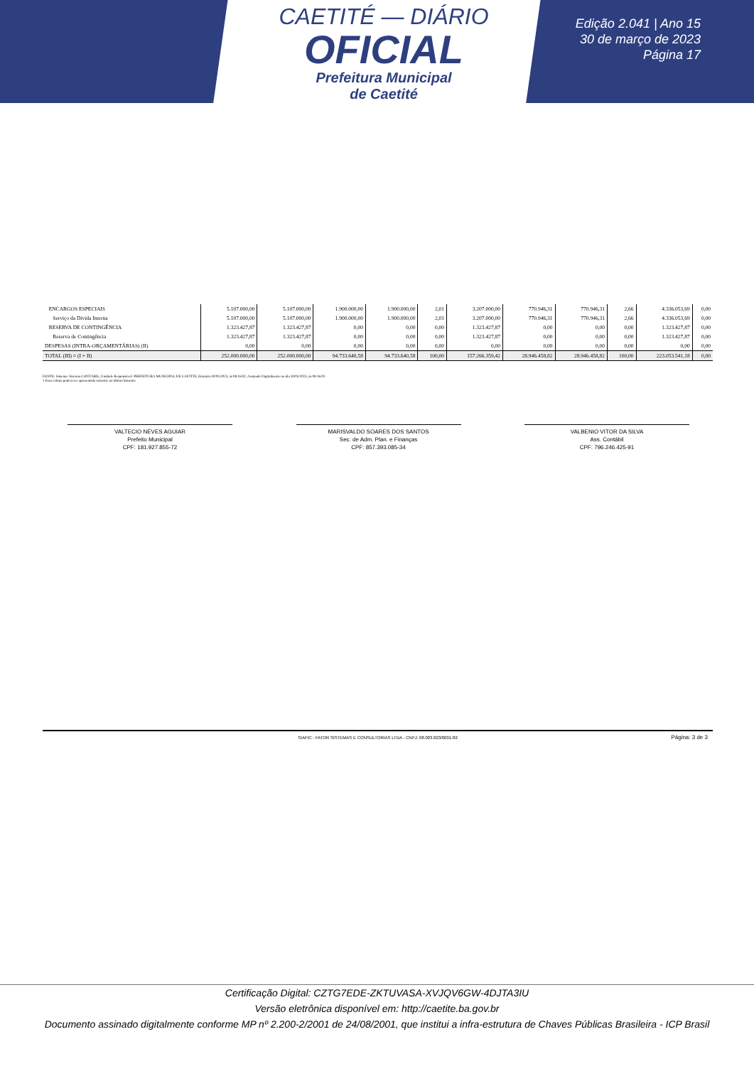CAETITÉ — DIÁRIO
OFICIAL
Prefeitura Municipal
de Caetité
Edição 2.041 | Ano 15
30 de março de 2023
Página 17
| ENCARGOS ESPECIAIS | 5.107.000,00 | 5.107.000,00 | 1.900.000,00 | 1.900.000,00 | 2,01 | 3.207.000,00 | 770.946,31 | 770.946,31 | 2,66 | 4.336.053,69 | 0,00 |
| Serviço da Divida Interna | 5.107.000,00 | 5.107.000,00 | 1.900.000,00 | 1.900.000,00 | 2,01 | 3.207.000,00 | 770.946,31 | 770.946,31 | 2,66 | 4.336.053,69 | 0,00 |
| RESERVA DE CONTINGÊNCIA | 1.323.427,87 | 1.323.427,87 | 0,00 | 0,00 | 0,00 | 1.323.427,87 | 0,00 | 0,00 | 0,00 | 1.323.427,87 | 0,00 |
| Reserva de Contingência | 1.323.427,87 | 1.323.427,87 | 0,00 | 0,00 | 0,00 | 1.323.427,87 | 0,00 | 0,00 | 0,00 | 1.323.427,87 | 0,00 |
| DESPESAS (INTRA-ORÇAMENTÁRIAS) (II) | 0,00 | 0,00 | 0,00 | 0,00 | 0,00 | 0,00 | 0,00 | 0,00 | 0,00 | 0,00 | 0,00 |
| TOTAL (III) = (I + II) | 252.000.000,00 | 252.000.000,00 | 94.733.640,58 | 94.733.640,58 | 100,00 | 157.266.359,42 | 28.946.458,82 | 28.946.458,82 | 100,00 | 223.053.541,18 | 0,00 |
FONTE: Sistema: Sistema CONTÁBIL, Unidade Responsável: PREFEITURA MUNICIPAL DE CAETITE, Emissão:30/03/2023, às 08:16:02, Assinado Digitalmente no dia 30/03/2023, às 08:16:02.
1 Essa coluna poderá ser apresentada somente no último bimestre
VALTECIO NEVES AGUIAR
Prefeito Municipal
CPF: 181.927.855-72
MARISVALDO SOARES DOS SANTOS
Sec. de Adm. Plan. e Finanças
CPF: 857.393.085-34
VALBENIO VITOR DA SILVA
Ass. Contábil
CPF: 796.246.425-91
SIAFIC - FATOR SISTEMAS E CONSULTORIAS LTDA - CNPJ: 08.003.823/0001-82
Página: 3 de 3
Certificação Digital: CZTG7EDE-ZKTUVASA-XVJQV6GW-4DJTA3IU
Versão eletrônica disponível em: http://caetite.ba.gov.br
Documento assinado digitalmente conforme MP nº 2.200-2/2001 de 24/08/2001, que institui a infra-estrutura de Chaves Públicas Brasileira - ICP Brasil